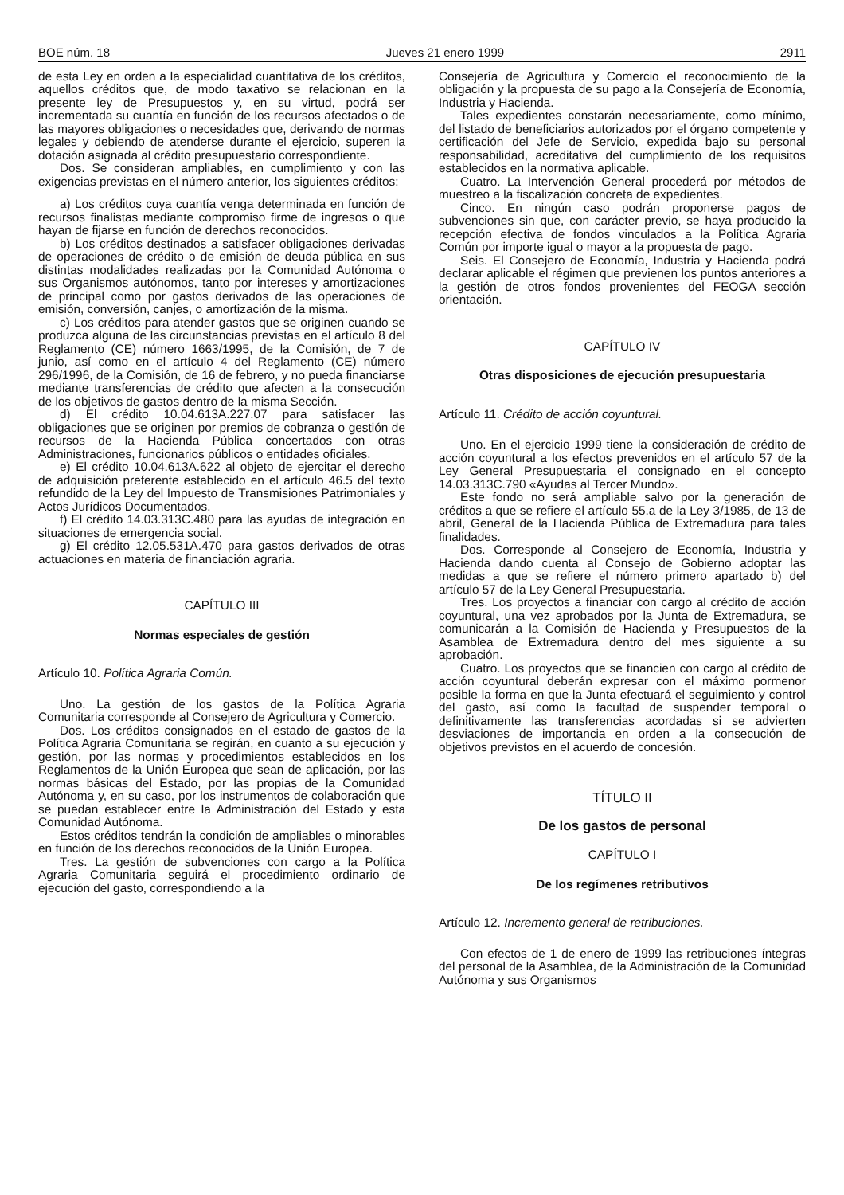BOE núm. 18 Jueves 21 enero 1999 2911
de esta Ley en orden a la especialidad cuantitativa de los créditos, aquellos créditos que, de modo taxativo se relacionan en la presente ley de Presupuestos y, en su virtud, podrá ser incrementada su cuantía en función de los recursos afectados o de las mayores obligaciones o necesidades que, derivando de normas legales y debiendo de atenderse durante el ejercicio, superen la dotación asignada al crédito presupuestario correspondiente.
Dos. Se consideran ampliables, en cumplimiento y con las exigencias previstas en el número anterior, los siguientes créditos:
a) Los créditos cuya cuantía venga determinada en función de recursos finalistas mediante compromiso firme de ingresos o que hayan de fijarse en función de derechos reconocidos.
b) Los créditos destinados a satisfacer obligaciones derivadas de operaciones de crédito o de emisión de deuda pública en sus distintas modalidades realizadas por la Comunidad Autónoma o sus Organismos autónomos, tanto por intereses y amortizaciones de principal como por gastos derivados de las operaciones de emisión, conversión, canjes, o amortización de la misma.
c) Los créditos para atender gastos que se originen cuando se produzca alguna de las circunstancias previstas en el artículo 8 del Reglamento (CE) número 1663/1995, de la Comisión, de 7 de junio, así como en el artículo 4 del Reglamento (CE) número 296/1996, de la Comisión, de 16 de febrero, y no pueda financiarse mediante transferencias de crédito que afecten a la consecución de los objetivos de gastos dentro de la misma Sección.
d) El crédito 10.04.613A.227.07 para satisfacer las obligaciones que se originen por premios de cobranza o gestión de recursos de la Hacienda Pública concertados con otras Administraciones, funcionarios públicos o entidades oficiales.
e) El crédito 10.04.613A.622 al objeto de ejercitar el derecho de adquisición preferente establecido en el artículo 46.5 del texto refundido de la Ley del Impuesto de Transmisiones Patrimoniales y Actos Jurídicos Documentados.
f) El crédito 14.03.313C.480 para las ayudas de integración en situaciones de emergencia social.
g) El crédito 12.05.531A.470 para gastos derivados de otras actuaciones en materia de financiación agraria.
CAPÍTULO III
Normas especiales de gestión
Artículo 10. Política Agraria Común.
Uno. La gestión de los gastos de la Política Agraria Comunitaria corresponde al Consejero de Agricultura y Comercio.
Dos. Los créditos consignados en el estado de gastos de la Política Agraria Comunitaria se regirán, en cuanto a su ejecución y gestión, por las normas y procedimientos establecidos en los Reglamentos de la Unión Europea que sean de aplicación, por las normas básicas del Estado, por las propias de la Comunidad Autónoma y, en su caso, por los instrumentos de colaboración que se puedan establecer entre la Administración del Estado y esta Comunidad Autónoma.
Estos créditos tendrán la condición de ampliables o minorables en función de los derechos reconocidos de la Unión Europea.
Tres. La gestión de subvenciones con cargo a la Política Agraria Comunitaria seguirá el procedimiento ordinario de ejecución del gasto, correspondiendo a la
Consejería de Agricultura y Comercio el reconocimiento de la obligación y la propuesta de su pago a la Consejería de Economía, Industria y Hacienda.
Tales expedientes constarán necesariamente, como mínimo, del listado de beneficiarios autorizados por el órgano competente y certificación del Jefe de Servicio, expedida bajo su personal responsabilidad, acreditativa del cumplimiento de los requisitos establecidos en la normativa aplicable.
Cuatro. La Intervención General procederá por métodos de muestreo a la fiscalización concreta de expedientes.
Cinco. En ningún caso podrán proponerse pagos de subvenciones sin que, con carácter previo, se haya producido la recepción efectiva de fondos vinculados a la Política Agraria Común por importe igual o mayor a la propuesta de pago.
Seis. El Consejero de Economía, Industria y Hacienda podrá declarar aplicable el régimen que previenen los puntos anteriores a la gestión de otros fondos provenientes del FEOGA sección orientación.
CAPÍTULO IV
Otras disposiciones de ejecución presupuestaria
Artículo 11. Crédito de acción coyuntural.
Uno. En el ejercicio 1999 tiene la consideración de crédito de acción coyuntural a los efectos prevenidos en el artículo 57 de la Ley General Presupuestaria el consignado en el concepto 14.03.313C.790 «Ayudas al Tercer Mundo».
Este fondo no será ampliable salvo por la generación de créditos a que se refiere el artículo 55.a de la Ley 3/1985, de 13 de abril, General de la Hacienda Pública de Extremadura para tales finalidades.
Dos. Corresponde al Consejero de Economía, Industria y Hacienda dando cuenta al Consejo de Gobierno adoptar las medidas a que se refiere el número primero apartado b) del artículo 57 de la Ley General Presupuestaria.
Tres. Los proyectos a financiar con cargo al crédito de acción coyuntural, una vez aprobados por la Junta de Extremadura, se comunicarán a la Comisión de Hacienda y Presupuestos de la Asamblea de Extremadura dentro del mes siguiente a su aprobación.
Cuatro. Los proyectos que se financien con cargo al crédito de acción coyuntural deberán expresar con el máximo pormenor posible la forma en que la Junta efectuará el seguimiento y control del gasto, así como la facultad de suspender temporal o definitivamente las transferencias acordadas si se advierten desviaciones de importancia en orden a la consecución de objetivos previstos en el acuerdo de concesión.
TÍTULO II
De los gastos de personal
CAPÍTULO I
De los regímenes retributivos
Artículo 12. Incremento general de retribuciones.
Con efectos de 1 de enero de 1999 las retribuciones íntegras del personal de la Asamblea, de la Administración de la Comunidad Autónoma y sus Organismos